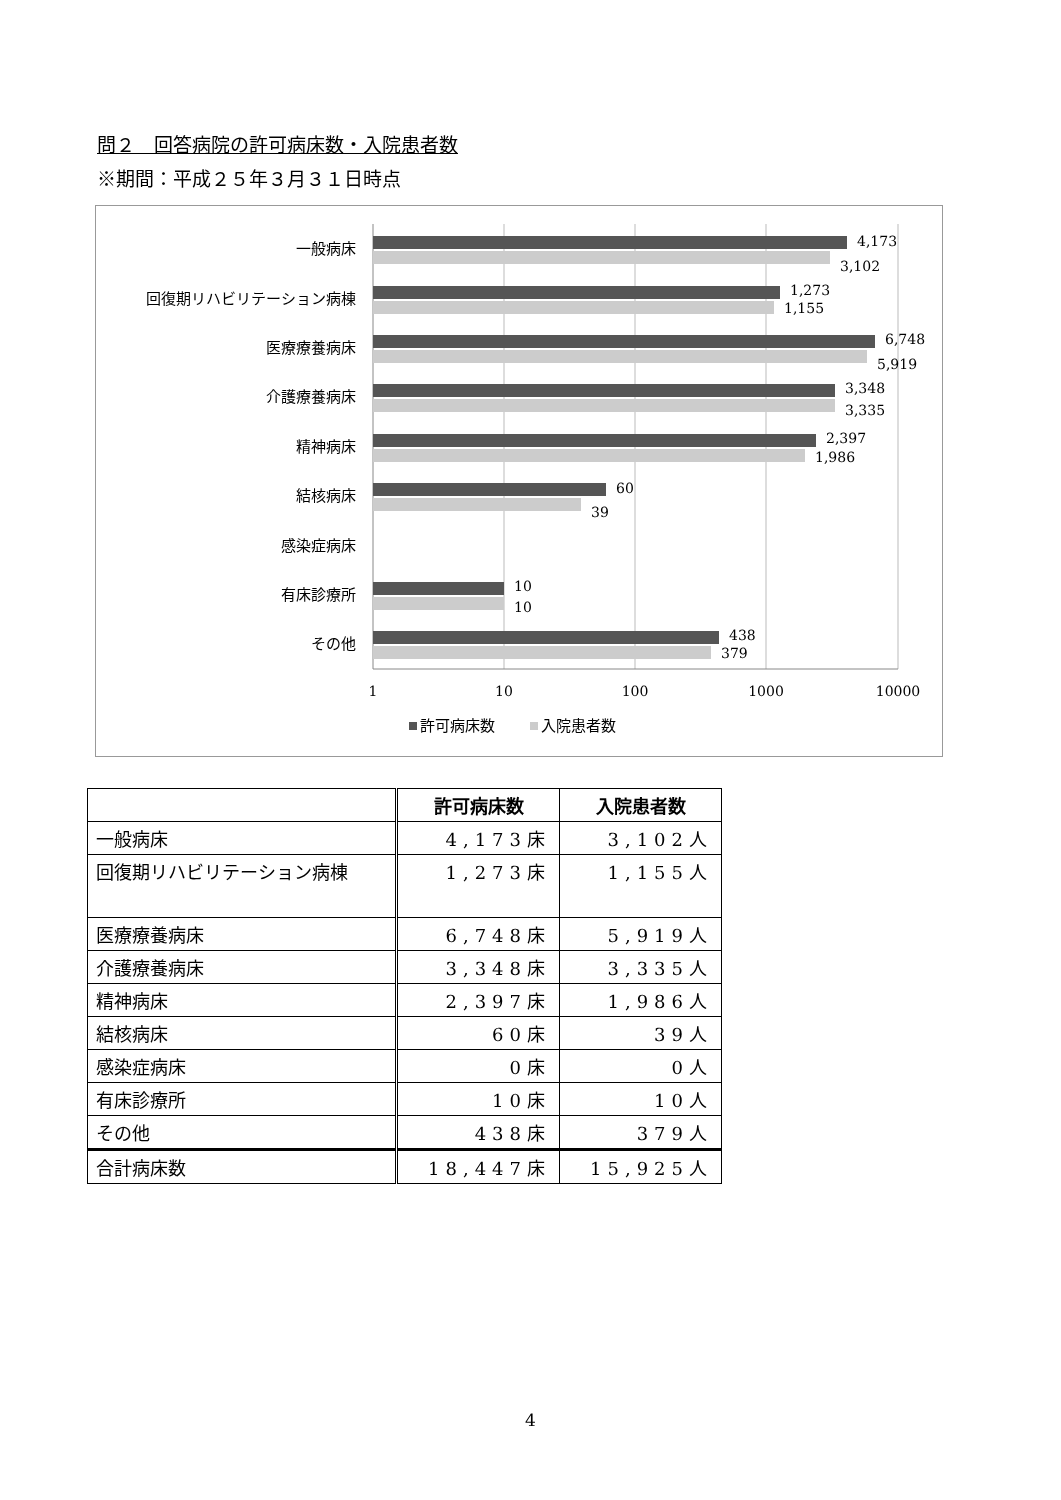問２　回答病院の許可病床数・入院患者数
※期間：平成２５年３月３１日時点
一般病床
回復期リハビリテーション病棟
医療療養病床
介護療養病床
精神病床
結核病床
感染症病床
有床診療所
その他
4,173
3,102
1,273
1,155
6,748
5,919
3,348
3,335
2,397
1,986
60
39
10
10
438
379
1
10
100
1000
10000
許可病床数
入院患者数
| | 許可病床数 | 入院患者数 |
| --- | --- | --- |
| 一般病床 | 4,173床 | 3,102人 |
| 回復期リハビリテーション病棟 | 1,273床 | 1,155人 |
| 医療療養病床 | 6,748床 | 5,919人 |
| 介護療養病床 | 3,348床 | 3,335人 |
| 精神病床 | 2,397床 | 1,986人 |
| 結核病床 | 60床 | 39人 |
| 感染症病床 | 0床 | 0人 |
| 有床診療所 | 10床 | 10人 |
| その他 | 438床 | 379人 |
| 合計病床数 | 18,447床 | 15,925人 |
4